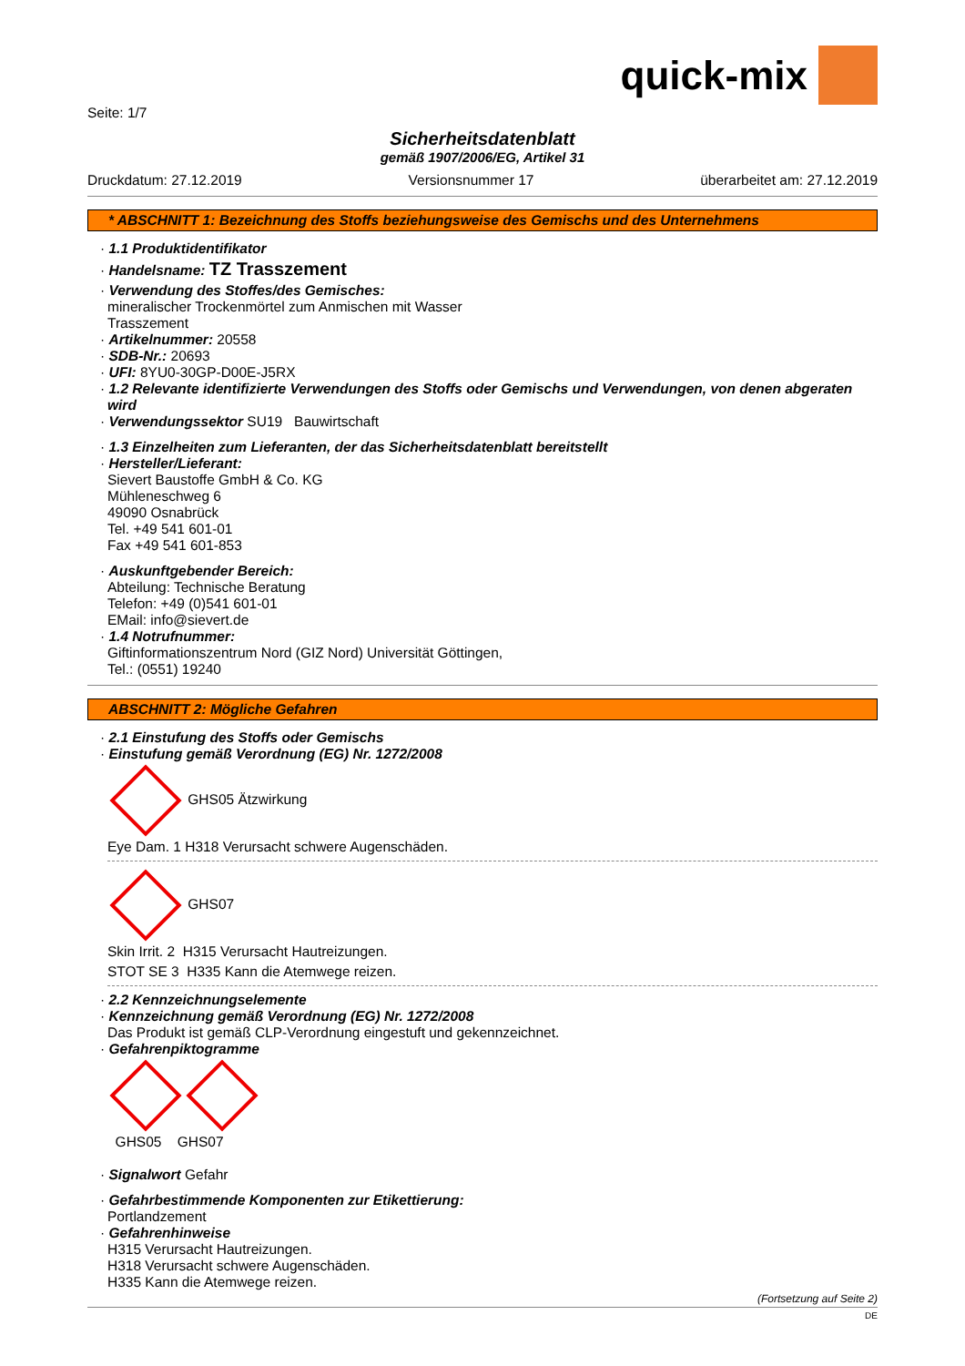quick-mix
Seite: 1/7
Sicherheitsdatenblatt
gemäß 1907/2006/EG, Artikel 31
Druckdatum: 27.12.2019 Versionsnummer 17 überarbeitet am: 27.12.2019
* ABSCHNITT 1: Bezeichnung des Stoffs beziehungsweise des Gemischs und des Unternehmens
· 1.1 Produktidentifikator
· Handelsname: TZ Trasszement
· Verwendung des Stoffes/des Gemisches:
mineralischer Trockenmörtel zum Anmischen mit Wasser
Trasszement
· Artikelnummer: 20558
· SDB-Nr.: 20693
· UFI: 8YU0-30GP-D00E-J5RX
· 1.2 Relevante identifizierte Verwendungen des Stoffs oder Gemischs und Verwendungen, von denen abgeraten wird
· Verwendungssektor SU19 Bauwirtschaft
· 1.3 Einzelheiten zum Lieferanten, der das Sicherheitsdatenblatt bereitstellt
· Hersteller/Lieferant:
Sievert Baustoffe GmbH & Co. KG
Mühleneschweg 6
49090 Osnabrück
Tel. +49 541 601-01
Fax +49 541 601-853
· Auskunftgebender Bereich:
Abteilung: Technische Beratung
Telefon: +49 (0)541 601-01
EMail: info@sievert.de
· 1.4 Notrufnummer:
Giftinformationszentrum Nord (GIZ Nord) Universität Göttingen,
Tel.: (0551) 19240
ABSCHNITT 2: Mögliche Gefahren
· 2.1 Einstufung des Stoffs oder Gemischs
· Einstufung gemäß Verordnung (EG) Nr. 1272/2008
GHS05 Ätzwirkung
Eye Dam. 1 H318 Verursacht schwere Augenschäden.
GHS07
Skin Irrit. 2 H315 Verursacht Hautreizungen.
STOT SE 3 H335 Kann die Atemwege reizen.
· 2.2 Kennzeichnungselemente
· Kennzeichnung gemäß Verordnung (EG) Nr. 1272/2008
Das Produkt ist gemäß CLP-Verordnung eingestuft und gekennzeichnet.
· Gefahrenpiktogramme
GHS05 GHS07
· Signalwort Gefahr
· Gefahrbestimmende Komponenten zur Etikettierung:
Portlandzement
· Gefahrenhinweise
H315 Verursacht Hautreizungen.
H318 Verursacht schwere Augenschäden.
H335 Kann die Atemwege reizen.
(Fortsetzung auf Seite 2)
DE